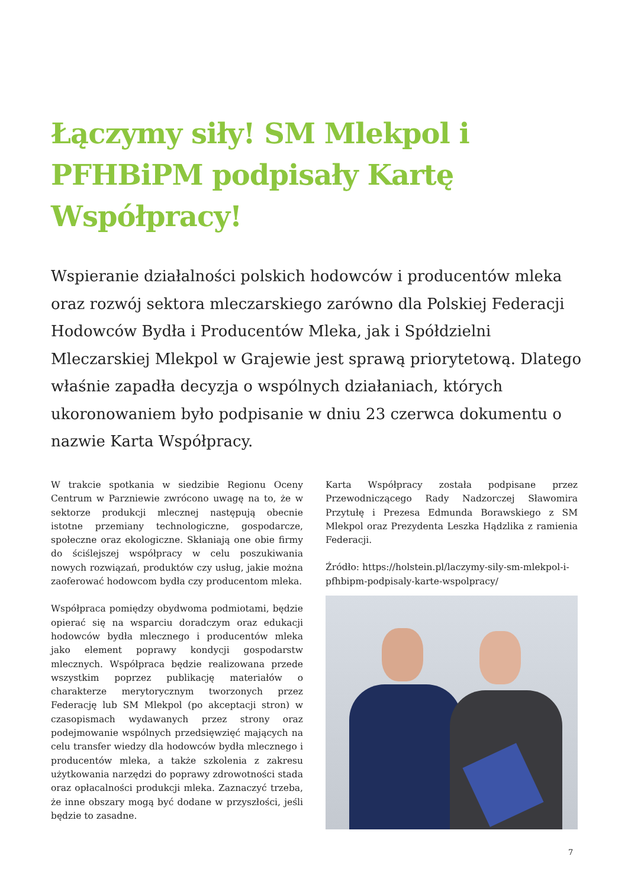Łączymy siły! SM Mlekpol i PFHBiPM podpisały Kartę Współpracy!
Wspieranie działalności polskich hodowców i producentów mleka oraz rozwój sektora mleczarskiego zarówno dla Polskiej Federacji Hodowców Bydła i Producentów Mleka, jak i Spółdzielni Mleczarskiej Mlekpol w Grajewie jest sprawą priorytetową. Dlatego właśnie zapadła decyzja o wspólnych działaniach, których ukoronowaniem było podpisanie w dniu 23 czerwca dokumentu o nazwie Karta Współpracy.
W trakcie spotkania w siedzibie Regionu Oceny Centrum w Parzniewie zwrócono uwagę na to, że w sektorze produkcji mlecznej następują obecnie istotne przemiany technologiczne, gospodarcze, społeczne oraz ekologiczne. Skłaniają one obie firmy do ściślejszej współpracy w celu poszukiwania nowych rozwiązań, produktów czy usług, jakie można zaoferować hodowcom bydła czy producentom mleka.
Współpraca pomiędzy obydwoma podmiotami, będzie opierać się na wsparciu doradczym oraz edukacji hodowców bydła mlecznego i producentów mleka jako element poprawy kondycji gospodarstw mlecznych. Współpraca będzie realizowana przede wszystkim poprzez publikację materiałów o charakterze merytorycznym tworzonych przez Federację lub SM Mlekpol (po akceptacji stron) w czasopismach wydawanych przez strony oraz podejmowanie wspólnych przedsięwzięć mających na celu transfer wiedzy dla hodowców bydła mlecznego i producentów mleka, a także szkolenia z zakresu użytkowania narzędzi do poprawy zdrowotności stada oraz opłacalności produkcji mleka. Zaznaczyć trzeba, że inne obszary mogą być dodane w przyszłości, jeśli będzie to zasadne.
Karta Współpracy została podpisane przez Przewodniczącego Rady Nadzorczej Sławomira Przytułę i Prezesa Edmunda Borawskiego z SM Mlekpol oraz Prezydenta Leszka Hądzlika z ramienia Federacji.
Źródło: https://holstein.pl/laczymy-sily-sm-mlekpol-i-pfhbipm-podpisaly-karte-wspolpracy/
7